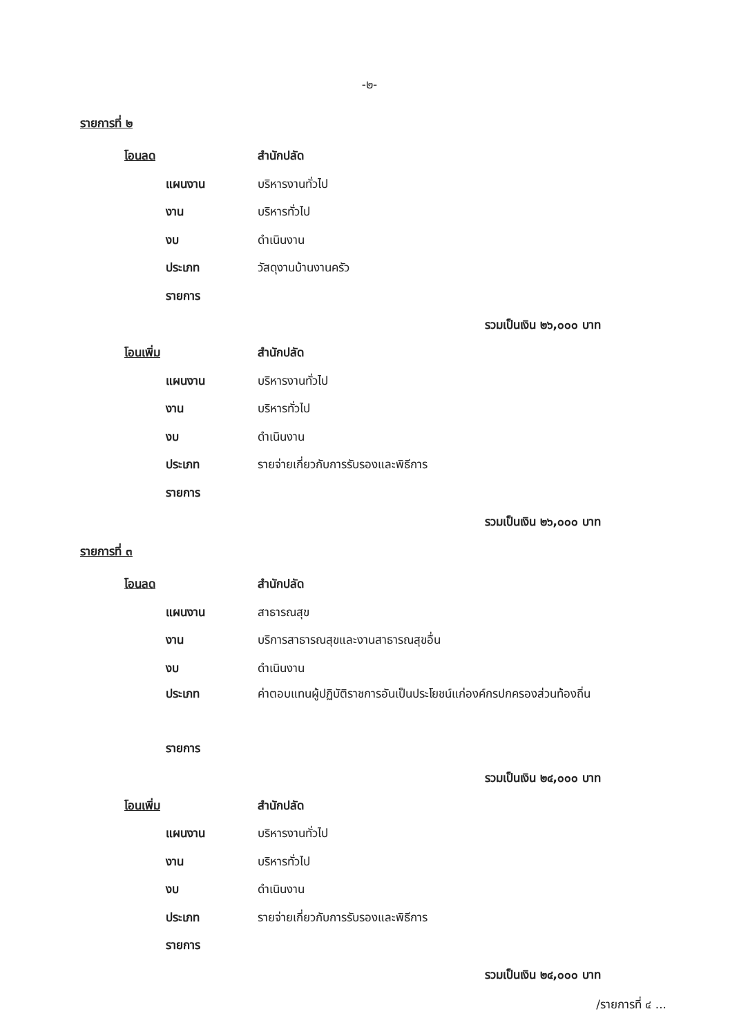-๒-
รายการที่ ๒
โอนลด สำนักปลัด
แผนงาน บริหารงานทั่วไป
งาน บริหารทั่วไป
งบ ดำเนินงาน
ประเภท วัสดุงานบ้านงานครัว
รายการ
รวมเป็นเงิน ๒๖,๐๐๐ บาท
โอนเพิ่ม สำนักปลัด
แผนงาน บริหารงานทั่วไป
งาน บริหารทั่วไป
งบ ดำเนินงาน
ประเภท
รายจ่ายเกี่ยวกับการรับรองและพิธีการ
รายการ
รวมเป็นเงิน ๒๖,๐๐๐ บาท
รายการที่ ๓
โอนลด สำนักปลัด
แผนงาน สาธารณสุข
งาน
บริการสาธารณสุขและงานสาธารณสุขอื่น
งบ ดำเนินงาน
ประเภท ค่าตอบแทนผู้ปฏิบัติราชการอันเป็นประโยชน์แก่องค์กรปกครองส่วนท้องถิ่น
รายการ
รวมเป็นเงิน ๒๔,๐๐๐ บาท
โอนเพิ่ม สำนักปลัด
แผนงาน บริหารงานทั่วไป
งาน บริหารทั่วไป
งบ ดำเนินงาน
ประเภท
รายจ่ายเกี่ยวกับการรับรองและพิธีการ
รายการ
รวมเป็นเงิน ๒๔,๐๐๐ บาท
/รายการที่ ๔ ...